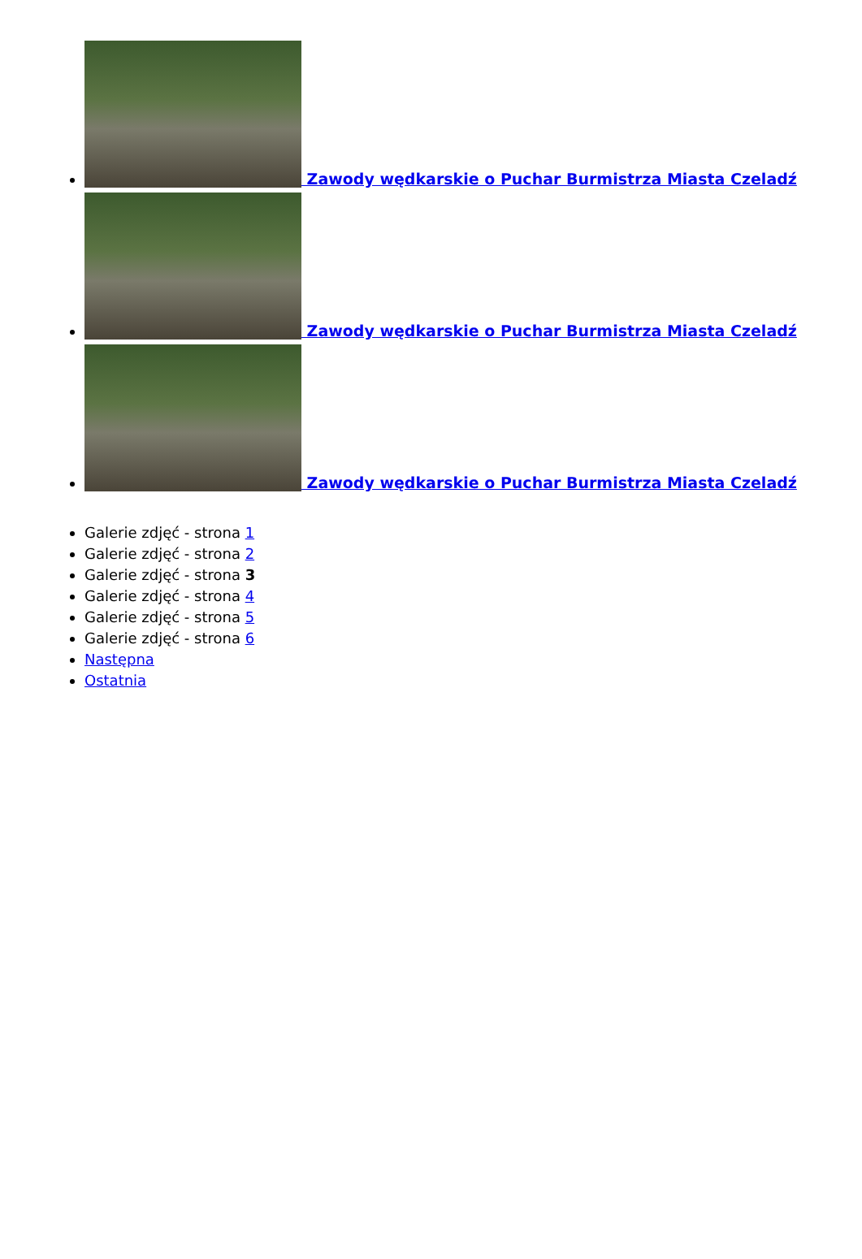Zawody wędkarskie o Puchar Burmistrza Miasta Czeladź
Zawody wędkarskie o Puchar Burmistrza Miasta Czeladź
Zawody wędkarskie o Puchar Burmistrza Miasta Czeladź
Galerie zdjęć - strona 1
Galerie zdjęć - strona 2
Galerie zdjęć - strona 3
Galerie zdjęć - strona 4
Galerie zdjęć - strona 5
Galerie zdjęć - strona 6
Następna
Ostatnia